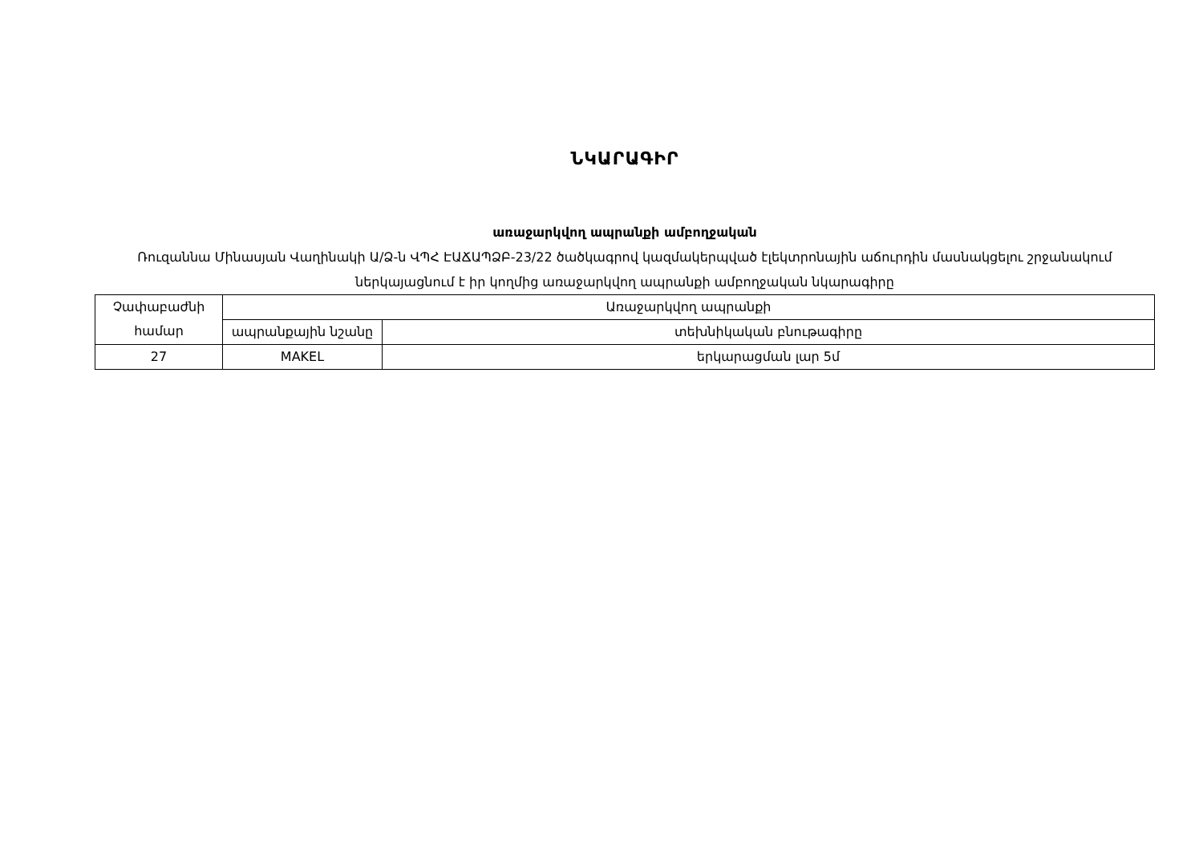ՆԿԱՐԱԳԻՐ
առաջարկվող ապրանքի ամբողջական
Ռուզաննա Մինասյան Վաղինակի Ա/Ձ-ն ՎՊՀ ԷԱՃԱՊՁԲ-23/22 ծածկագրով կազմակերպված էլեկտրոնային աճուրդին մասնակցելու շրջանակում ներկայացնում է իր կողմից առաջարկվող ապրանքի ամբողջական նկարագիրը
| Չափաբաժնի համար | Առաջարկվող ապրանքի | |
| --- | --- | --- |
| | ապրանքային նշանը | տեխնիկական բնութագիրը |
| 27 | MAKEL | երկարացման լար 5մ |